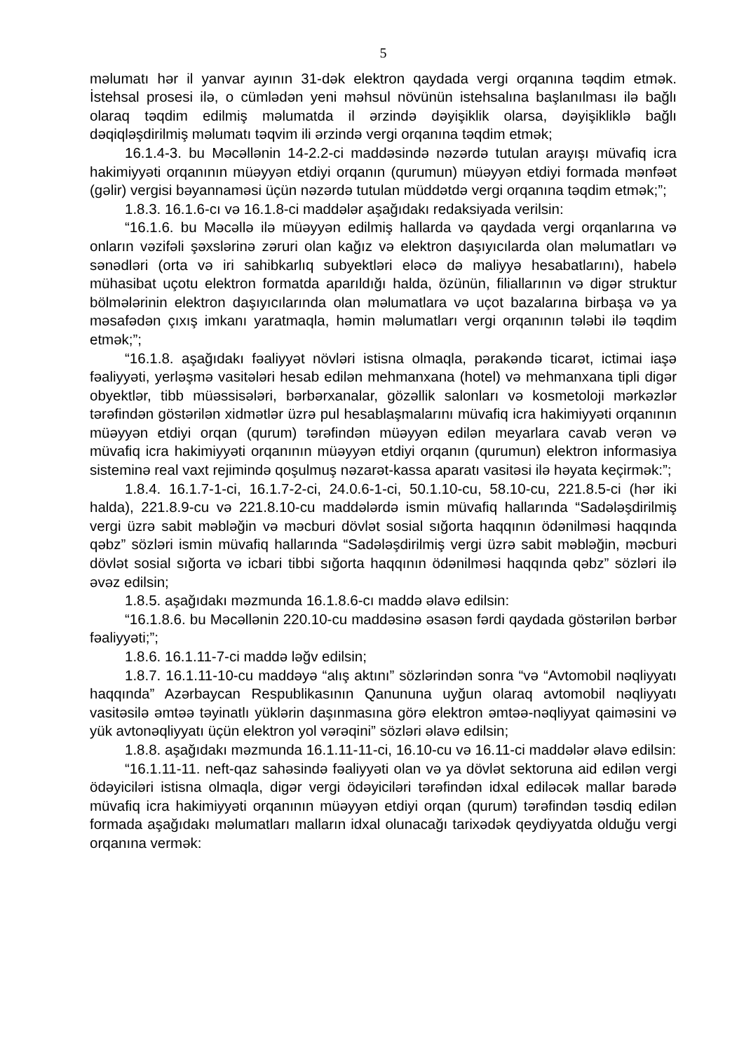5
məlumatı hər il yanvar ayının 31-dək elektron qaydada vergi orqanına təqdim etmək. İstehsal prosesi ilə, o cümlədən yeni məhsul növünün istehsalına başlanılması ilə bağlı olaraq təqdim edilmiş məlumatda il ərzində dəyişiklik olarsa, dəyişikliklə bağlı dəqiqləşdirilmiş məlumatı təqvim ili ərzində vergi orqanına təqdim etmək;
16.1.4-3. bu Məcəllənin 14-2.2-ci maddəsində nəzərdə tutulan arayışı müvafiq icra hakimiyyəti orqanının müəyyən etdiyi orqanın (qurumun) müəyyən etdiyi formada mənfəət (gəlir) vergisi bəyannaməsi üçün nəzərdə tutulan müddətdə vergi orqanına təqdim etmək;”;
1.8.3. 16.1.6-cı və 16.1.8-ci maddələr aşağıdakı redaksiyada verilsin:
“16.1.6. bu Məcəllə ilə müəyyən edilmiş hallarda və qaydada vergi orqanlarına və onların vəzifəli şəxslərinə zəruri olan kağız və elektron daşıyıcılarda olan məlumatları və sənədləri (orta və iri sahibkarlıq subyektləri eləcə də maliyyə hesabatlarını), habelə mühasibat uçotu elektron formatda aparıldığı halda, özünün, filiallarının və digər struktur bölmələrinin elektron daşıyıcılarında olan məlumatlara və uçot bazalarına birbaşa və ya məsafədən çıxış imkanı yaratmaqla, həmin məlumatları vergi orqanının tələbi ilə təqdim etmək;”;
“16.1.8. aşağıdakı fəaliyyət növləri istisna olmaqla, pərakəndə ticarət, ictimai iaşə fəaliyyəti, yerləşmə vasitələri hesab edilən mehmanxana (hotel) və mehmanxana tipli digər obyektlər, tibb müəssisələri, bərbərxanalar, gözəllik salonları və kosmetoloji mərkəzlər tərəfindən göstərilən xidmətlər üzrə pul hesablaşmalarını müvafiq icra hakimiyyəti orqanının müəyyən etdiyi orqan (qurum) tərəfindən müəyyən edilən meyarlara cavab verən və müvafiq icra hakimiyyəti orqanının müəyyən etdiyi orqanın (qurumun) elektron informasiya sisteminə real vaxt rejimində qoşulmuş nəzarət-kassa aparatı vasitəsi ilə həyata keçirmək:”;
1.8.4. 16.1.7-1-ci, 16.1.7-2-ci, 24.0.6-1-ci, 50.1.10-cu, 58.10-cu, 221.8.5-ci (hər iki halda), 221.8.9-cu və 221.8.10-cu maddələrdə ismin müvafiq hallarında “Sadələşdirilmiş vergi üzrə sabit məbləğin və məcburi dövlət sosial sığorta haqqının ödənilməsi haqqında qəbz” sözləri ismin müvafiq hallarında “Sadələşdirilmiş vergi üzrə sabit məbləğin, məcburi dövlət sosial sığorta və icbari tibbi sığorta haqqının ödənilməsi haqqında qəbz” sözləri ilə əvəz edilsin;
1.8.5. aşağıdakı məzmunda 16.1.8.6-cı maddə əlavə edilsin:
“16.1.8.6. bu Məcəllənin 220.10-cu maddəsinə əsasən fərdi qaydada göstərilən bərbər fəaliyyəti;”;
1.8.6. 16.1.11-7-ci maddə ləğv edilsin;
1.8.7. 16.1.11-10-cu maddəyə “alış aktını” sözlərindən sonra “və “Avtomobil nəqliyyatı haqqında” Azərbaycan Respublikasının Qanununa uyğun olaraq avtomobil nəqliyyatı vasitəsilə əmtəə təyinatlı yüklərin daşınmasına görə elektron əmtəə-nəqliyyat qaiməsini və yük avtonəqliyyatı üçün elektron yol vərəqini” sözləri əlavə edilsin;
1.8.8. aşağıdakı məzmunda 16.1.11-11-ci, 16.10-cu və 16.11-ci maddələr əlavə edilsin:
“16.1.11-11. neft-qaz sahəsində fəaliyyəti olan və ya dövlət sektoruna aid edilən vergi ödəyiciləri istisna olmaqla, digər vergi ödəyiciləri tərəfindən idxal ediləcək mallar barədə müvafiq icra hakimiyyəti orqanının müəyyən etdiyi orqan (qurum) tərəfindən təsdiq edilən formada aşağıdakı məlumatları malların idxal olunacağı tarixədək qeydiyyatda olduğu vergi orqanına vermək: